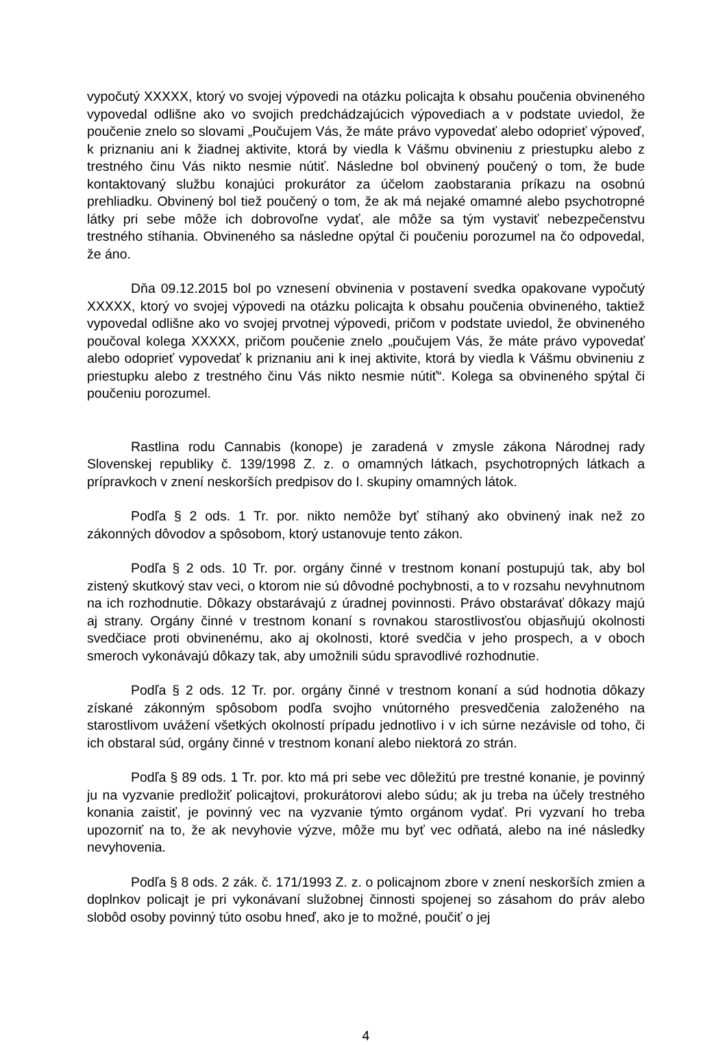vypočutý XXXXX, ktorý vo svojej výpovedi na otázku policajta k obsahu poučenia obvineného vypovedal odlišne ako vo svojich predchádzajúcich výpovediach a v podstate uviedol, že poučenie znelo so slovami „Poučujem Vás, že máte právo vypovedať alebo odoprieť výpoveď, k priznaniu ani k žiadnej aktivite, ktorá by viedla k Vášmu obvineniu z priestupku alebo z trestného činu Vás nikto nesmie nútiť. Následne bol obvinený poučený o tom, že bude kontaktovaný službu konajúci prokurátor za účelom zaobstarania príkazu na osobnú prehliadku. Obvinený bol tiež poučený o tom, že ak má nejaké omamné alebo psychotropné látky pri sebe môže ich dobrovoľne vydať, ale môže sa tým vystaviť nebezpečenstvu trestného stíhania. Obvineného sa následne opýtal či poučeniu porozumel na čo odpovedal, že áno.
Dňa 09.12.2015 bol po vznesení obvinenia v postavení svedka opakovane vypočutý XXXXX, ktorý vo svojej výpovedi na otázku policajta k obsahu poučenia obvineného, taktiež vypovedal odlišne ako vo svojej prvotnej výpovedi, pričom v podstate uviedol, že obvineného poučoval kolega XXXXX, pričom poučenie znelo „poučujem Vás, že máte právo vypovedať alebo odoprieť vypovedať k priznaniu ani k inej aktivite, ktorá by viedla k Vášmu obvineniu z priestupku alebo z trestného činu Vás nikto nesmie nútiť“. Kolega sa obvineného spýtal či poučeniu porozumel.
Rastlina rodu Cannabis (konope) je zaradená v zmysle zákona Národnej rady Slovenskej republiky č. 139/1998 Z. z. o omamných látkach, psychotropných látkach a prípravkoch v znení neskorších predpisov do I. skupiny omamných látok.
Podľa § 2 ods. 1 Tr. por. nikto nemôže byť stíhaný ako obvinený inak než zo zákonných dôvodov a spôsobom, ktorý ustanovuje tento zákon.
Podľa § 2 ods. 10 Tr. por. orgány činné v trestnom konaní postupujú tak, aby bol zistený skutkový stav veci, o ktorom nie sú dôvodné pochybnosti, a to v rozsahu nevyhnutnom na ich rozhodnutie. Dôkazy obstarávajú z úradnej povinnosti. Právo obstarávať dôkazy majú aj strany. Orgány činné v trestnom konaní s rovnakou starostlivosťou objasňujú okolnosti svedčiace proti obvinenému, ako aj okolnosti, ktoré svedčia v jeho prospech, a v oboch smeroch vykonávajú dôkazy tak, aby umožnili súdu spravodlivé rozhodnutie.
Podľa § 2 ods. 12 Tr. por. orgány činné v trestnom konaní a súd hodnotia dôkazy získané zákonným spôsobom podľa svojho vnútorného presvedčenia založeného na starostlivom uvážení všetkých okolností prípadu jednotlivo i v ich súrne nezávisle od toho, či ich obstaral súd, orgány činné v trestnom konaní alebo niektorá zo strán.
Podľa § 89 ods. 1 Tr. por. kto má pri sebe vec dôležitú pre trestné konanie, je povinný ju na vyzvanie predložiť policajtovi, prokurátorovi alebo súdu; ak ju treba na účely trestného konania zaistiť, je povinný vec na vyzvanie týmto orgánom vydať. Pri vyzvaní ho treba upozorniť na to, že ak nevyhovie výzve, môže mu byť vec odňatá, alebo na iné následky nevyhovenia.
Podľa § 8 ods. 2 zák. č. 171/1993 Z. z. o policajnom zbore v znení neskorších zmien a doplnkov policajt je pri vykonávaní služobnej činnosti spojenej so zásahom do práv alebo slobôd osoby povinný túto osobu hneď, ako je to možné, poučiť o jej
4